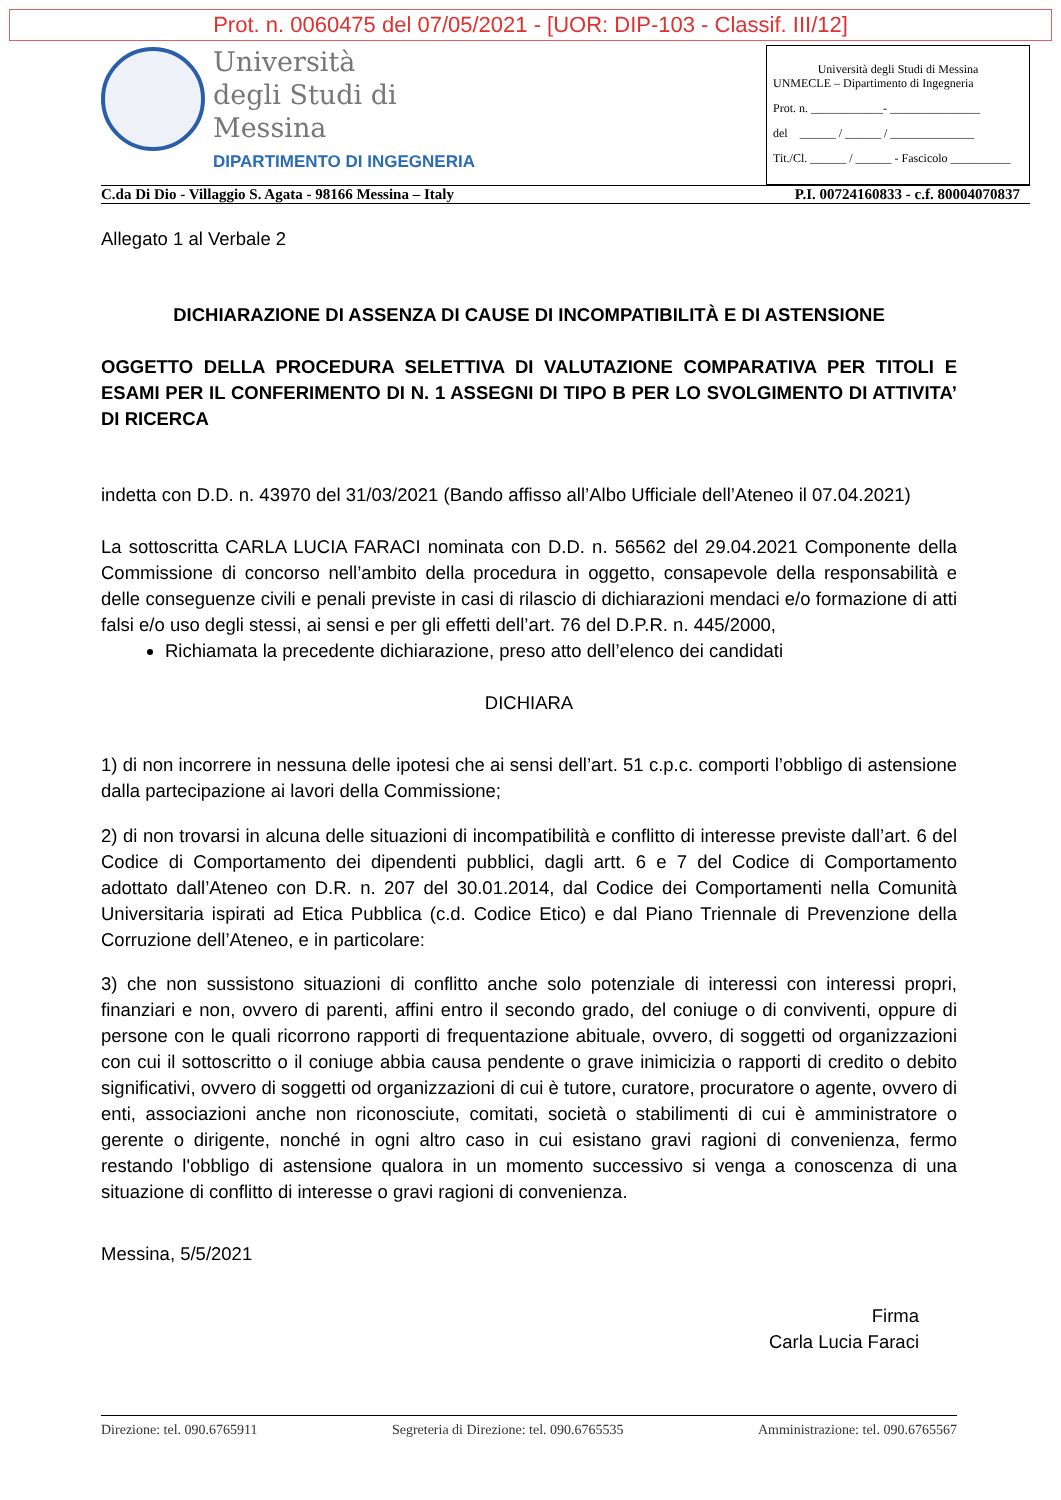Prot. n. 0060475 del 07/05/2021 - [UOR: DIP-103 - Classif. III/12]
Università
degli Studi di
Messina
DIPARTIMENTO DI INGEGNERIA
Università degli Studi di Messina
UNMECLE – Dipartimento di Ingegneria
Prot. n. ____________- _______________
del ______ / ______ / ______________
Tit./Cl. ______ / ______ - Fascicolo __________
C.da Di Dio - Villaggio S. Agata - 98166 Messina – Italy P.I. 00724160833 - c.f. 80004070837
Allegato 1 al Verbale 2
DICHIARAZIONE DI ASSENZA DI CAUSE DI INCOMPATIBILITÀ E DI ASTENSIONE
OGGETTO DELLA PROCEDURA SELETTIVA DI VALUTAZIONE COMPARATIVA PER TITOLI E ESAMI PER IL CONFERIMENTO DI N. 1 ASSEGNI DI TIPO B PER LO SVOLGIMENTO DI ATTIVITA’ DI RICERCA
indetta con D.D. n. 43970 del 31/03/2021 (Bando affisso all’Albo Ufficiale dell’Ateneo il 07.04.2021)
La sottoscritta CARLA LUCIA FARACI nominata con D.D. n. 56562 del 29.04.2021 Componente della Commissione di concorso nell’ambito della procedura in oggetto, consapevole della responsabilità e delle conseguenze civili e penali previste in casi di rilascio di dichiarazioni mendaci e/o formazione di atti falsi e/o uso degli stessi, ai sensi e per gli effetti dell’art. 76 del D.P.R. n. 445/2000,
Richiamata la precedente dichiarazione, preso atto dell’elenco dei candidati
DICHIARA
1) di non incorrere in nessuna delle ipotesi che ai sensi dell’art. 51 c.p.c. comporti l’obbligo di astensione dalla partecipazione ai lavori della Commissione;
2) di non trovarsi in alcuna delle situazioni di incompatibilità e conflitto di interesse previste dall’art. 6 del Codice di Comportamento dei dipendenti pubblici, dagli artt. 6 e 7 del Codice di Comportamento adottato dall’Ateneo con D.R. n. 207 del 30.01.2014, dal Codice dei Comportamenti nella Comunità Universitaria ispirati ad Etica Pubblica (c.d. Codice Etico) e dal Piano Triennale di Prevenzione della Corruzione dell’Ateneo, e in particolare:
3) che non sussistono situazioni di conflitto anche solo potenziale di interessi con interessi propri, finanziari e non, ovvero di parenti, affini entro il secondo grado, del coniuge o di conviventi, oppure di persone con le quali ricorrono rapporti di frequentazione abituale, ovvero, di soggetti od organizzazioni con cui il sottoscritto o il coniuge abbia causa pendente o grave inimicizia o rapporti di credito o debito significativi, ovvero di soggetti od organizzazioni di cui è tutore, curatore, procuratore o agente, ovvero di enti, associazioni anche non riconosciute, comitati, società o stabilimenti di cui è amministratore o gerente o dirigente, nonché in ogni altro caso in cui esistano gravi ragioni di convenienza, fermo restando l'obbligo di astensione qualora in un momento successivo si venga a conoscenza di una situazione di conflitto di interesse o gravi ragioni di convenienza.
Messina, 5/5/2021
Firma
Carla Lucia Faraci
Direzione: tel. 090.6765911 Segreteria di Direzione: tel. 090.6765535 Amministrazione: tel. 090.6765567